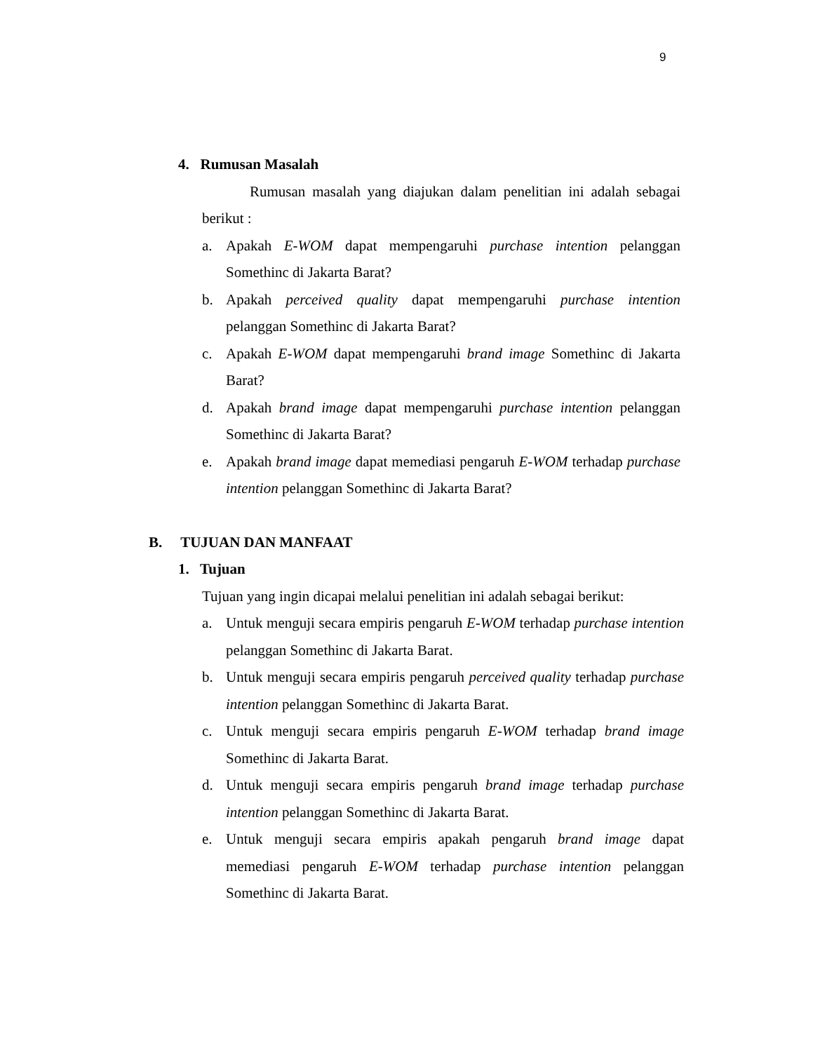9
4. Rumusan Masalah
Rumusan masalah yang diajukan dalam penelitian ini adalah sebagai berikut :
a. Apakah E-WOM dapat mempengaruhi purchase intention pelanggan Somethinc di Jakarta Barat?
b. Apakah perceived quality dapat mempengaruhi purchase intention pelanggan Somethinc di Jakarta Barat?
c. Apakah E-WOM dapat mempengaruhi brand image Somethinc di Jakarta Barat?
d. Apakah brand image dapat mempengaruhi purchase intention pelanggan Somethinc di Jakarta Barat?
e. Apakah brand image dapat memediasi pengaruh E-WOM terhadap purchase intention pelanggan Somethinc di Jakarta Barat?
B. TUJUAN DAN MANFAAT
1. Tujuan
Tujuan yang ingin dicapai melalui penelitian ini adalah sebagai berikut:
a. Untuk menguji secara empiris pengaruh E-WOM terhadap purchase intention pelanggan Somethinc di Jakarta Barat.
b. Untuk menguji secara empiris pengaruh perceived quality terhadap purchase intention pelanggan Somethinc di Jakarta Barat.
c. Untuk menguji secara empiris pengaruh E-WOM terhadap brand image Somethinc di Jakarta Barat.
d. Untuk menguji secara empiris pengaruh brand image terhadap purchase intention pelanggan Somethinc di Jakarta Barat.
e. Untuk menguji secara empiris apakah pengaruh brand image dapat memediasi pengaruh E-WOM terhadap purchase intention pelanggan Somethinc di Jakarta Barat.